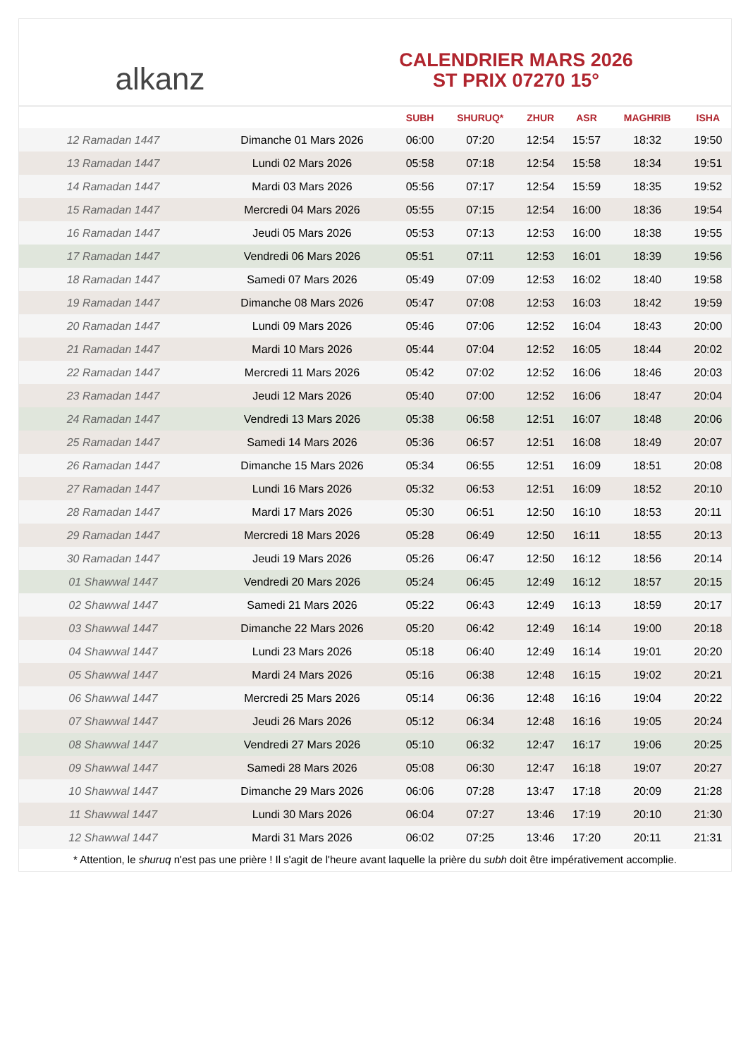alkanz
CALENDRIER MARS 2026
ST PRIX 07270 15°
| | | SUBH | SHURUQ* | ZHUR | ASR | MAGHRIB | ISHA |
| --- | --- | --- | --- | --- | --- | --- | --- |
| 12 Ramadan 1447 | Dimanche 01 Mars 2026 | 06:00 | 07:20 | 12:54 | 15:57 | 18:32 | 19:50 |
| 13 Ramadan 1447 | Lundi 02 Mars 2026 | 05:58 | 07:18 | 12:54 | 15:58 | 18:34 | 19:51 |
| 14 Ramadan 1447 | Mardi 03 Mars 2026 | 05:56 | 07:17 | 12:54 | 15:59 | 18:35 | 19:52 |
| 15 Ramadan 1447 | Mercredi 04 Mars 2026 | 05:55 | 07:15 | 12:54 | 16:00 | 18:36 | 19:54 |
| 16 Ramadan 1447 | Jeudi 05 Mars 2026 | 05:53 | 07:13 | 12:53 | 16:00 | 18:38 | 19:55 |
| 17 Ramadan 1447 | Vendredi 06 Mars 2026 | 05:51 | 07:11 | 12:53 | 16:01 | 18:39 | 19:56 |
| 18 Ramadan 1447 | Samedi 07 Mars 2026 | 05:49 | 07:09 | 12:53 | 16:02 | 18:40 | 19:58 |
| 19 Ramadan 1447 | Dimanche 08 Mars 2026 | 05:47 | 07:08 | 12:53 | 16:03 | 18:42 | 19:59 |
| 20 Ramadan 1447 | Lundi 09 Mars 2026 | 05:46 | 07:06 | 12:52 | 16:04 | 18:43 | 20:00 |
| 21 Ramadan 1447 | Mardi 10 Mars 2026 | 05:44 | 07:04 | 12:52 | 16:05 | 18:44 | 20:02 |
| 22 Ramadan 1447 | Mercredi 11 Mars 2026 | 05:42 | 07:02 | 12:52 | 16:06 | 18:46 | 20:03 |
| 23 Ramadan 1447 | Jeudi 12 Mars 2026 | 05:40 | 07:00 | 12:52 | 16:06 | 18:47 | 20:04 |
| 24 Ramadan 1447 | Vendredi 13 Mars 2026 | 05:38 | 06:58 | 12:51 | 16:07 | 18:48 | 20:06 |
| 25 Ramadan 1447 | Samedi 14 Mars 2026 | 05:36 | 06:57 | 12:51 | 16:08 | 18:49 | 20:07 |
| 26 Ramadan 1447 | Dimanche 15 Mars 2026 | 05:34 | 06:55 | 12:51 | 16:09 | 18:51 | 20:08 |
| 27 Ramadan 1447 | Lundi 16 Mars 2026 | 05:32 | 06:53 | 12:51 | 16:09 | 18:52 | 20:10 |
| 28 Ramadan 1447 | Mardi 17 Mars 2026 | 05:30 | 06:51 | 12:50 | 16:10 | 18:53 | 20:11 |
| 29 Ramadan 1447 | Mercredi 18 Mars 2026 | 05:28 | 06:49 | 12:50 | 16:11 | 18:55 | 20:13 |
| 30 Ramadan 1447 | Jeudi 19 Mars 2026 | 05:26 | 06:47 | 12:50 | 16:12 | 18:56 | 20:14 |
| 01 Shawwal 1447 | Vendredi 20 Mars 2026 | 05:24 | 06:45 | 12:49 | 16:12 | 18:57 | 20:15 |
| 02 Shawwal 1447 | Samedi 21 Mars 2026 | 05:22 | 06:43 | 12:49 | 16:13 | 18:59 | 20:17 |
| 03 Shawwal 1447 | Dimanche 22 Mars 2026 | 05:20 | 06:42 | 12:49 | 16:14 | 19:00 | 20:18 |
| 04 Shawwal 1447 | Lundi 23 Mars 2026 | 05:18 | 06:40 | 12:49 | 16:14 | 19:01 | 20:20 |
| 05 Shawwal 1447 | Mardi 24 Mars 2026 | 05:16 | 06:38 | 12:48 | 16:15 | 19:02 | 20:21 |
| 06 Shawwal 1447 | Mercredi 25 Mars 2026 | 05:14 | 06:36 | 12:48 | 16:16 | 19:04 | 20:22 |
| 07 Shawwal 1447 | Jeudi 26 Mars 2026 | 05:12 | 06:34 | 12:48 | 16:16 | 19:05 | 20:24 |
| 08 Shawwal 1447 | Vendredi 27 Mars 2026 | 05:10 | 06:32 | 12:47 | 16:17 | 19:06 | 20:25 |
| 09 Shawwal 1447 | Samedi 28 Mars 2026 | 05:08 | 06:30 | 12:47 | 16:18 | 19:07 | 20:27 |
| 10 Shawwal 1447 | Dimanche 29 Mars 2026 | 06:06 | 07:28 | 13:47 | 17:18 | 20:09 | 21:28 |
| 11 Shawwal 1447 | Lundi 30 Mars 2026 | 06:04 | 07:27 | 13:46 | 17:19 | 20:10 | 21:30 |
| 12 Shawwal 1447 | Mardi 31 Mars 2026 | 06:02 | 07:25 | 13:46 | 17:20 | 20:11 | 21:31 |
* Attention, le shuruq n'est pas une prière ! Il s'agit de l'heure avant laquelle la prière du subh doit être impérativement accomplie.